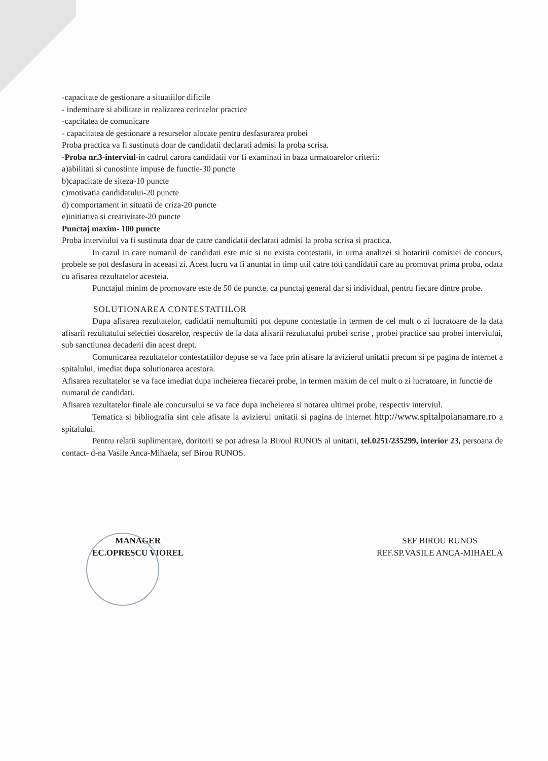-capacitate de gestionare a situatiilor dificile
- indeminare si abilitate in realizarea cerintelor practice
-capcitatea de comunicare
- capacitatea de gestionare a resurselor alocate pentru desfasurarea probei
Proba practica va fi sustinuta doar de candidatii declarati admisi la proba scrisa.
-Proba nr.3-interviul-in cadrul carora candidatii vor fi examinati in baza urmatoarelor criterii:
a)abilitati si cunostinte impuse de functie-30 puncte
b)capacitate de siteza-10 puncte
c)motivatia candidatului-20 puncte
d) comportament in situatii de criza-20 puncte
e)initiativa si creativitate-20 puncte
Punctaj maxim- 100 puncte
Proba interviului va fi sustinuta doar de catre candidatii declarati admisi la proba scrisa si practica.
In cazul in care numarul de candidati este mic si nu exista contestatii, in urma analizei si hotaririi comisiei de concurs, probele se pot desfasura in aceeasi zi. Acest lucru va fi anuntat in timp util catre toti candidatii care au promovat prima proba, odata cu afisarea rezultatelor acesteia.
Punctajul minim de promovare este de 50 de puncte, ca punctaj general dar si individual, pentru fiecare dintre probe.
SOLUTIONAREA CONTESTATIILOR
Dupa afisarea rezultatelor, cadidatii nemultumiti pot depune contestatie in termen de cel mult o zi lucratoare de la data afisarii rezultatului selectiei dosarelor, respectiv de la data afisarii rezultatului probei scrise , probei practice sau probei interviului, sub sanctiunea decaderii din acest drept.
Comunicarea rezultatelor contestatiilor depuse se va face prin afisare la avizierul unitatii precum si pe pagina de internet a spitalului, imediat dupa solutionarea acestora.
Afisarea rezultatelor se va face imediat dupa incheierea fiecarei probe, in termen maxim de cel mult o zi lucratoare, in functie de numarul de candidati.
Afisarea rezultatelor finale ale concursului se va face dupa incheierea si notarea ultimei probe, respectiv interviul.
Tematica si bibliografia sint cele afisate la avizierul unitatii si pagina de internet http://www.spitalpoianamare.ro a spitalului.
Pentru relatii suplimentare, doritorii se pot adresa la Biroul RUNOS al unitatii, tel.0251/235299, interior 23, persoana de contact- d-na Vasile Anca-Mihaela, sef Birou RUNOS.
MANAGER
EC.OPRESCU VIOREL
SEF BIROU RUNOS
REF.SP.VASILE ANCA-MIHAELA